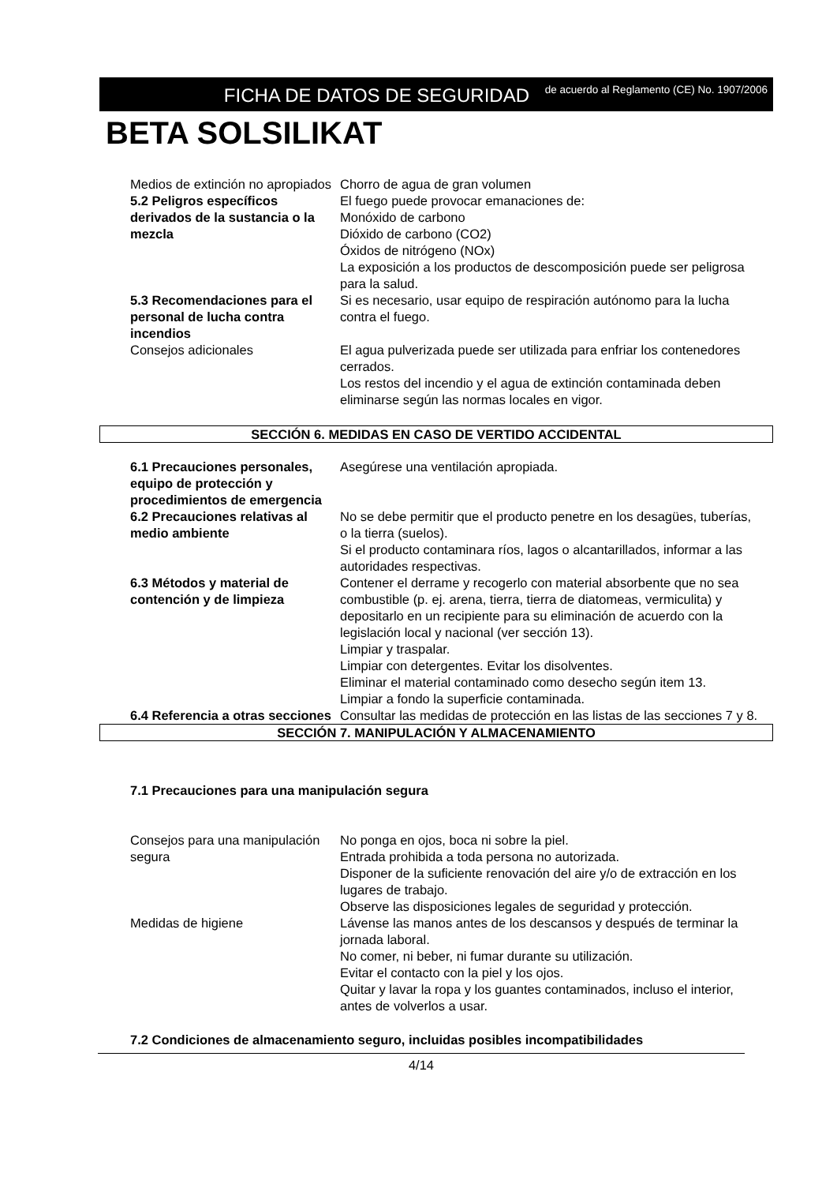FICHA DE DATOS DE SEGURIDAD
de acuerdo al Reglamento (CE) No. 1907/2006
BETA SOLSILIKAT
Medios de extinción no apropiados
Chorro de agua de gran volumen
5.2 Peligros específicos derivados de la sustancia o la mezcla
El fuego puede provocar emanaciones de:
Monóxido de carbono
Dióxido de carbono (CO2)
Óxidos de nitrógeno (NOx)
La exposición a los productos de descomposición puede ser peligrosa para la salud.
5.3 Recomendaciones para el personal de lucha contra incendios
Si es necesario, usar equipo de respiración autónomo para la lucha contra el fuego.
Consejos adicionales El agua pulverizada puede ser utilizada para enfriar los contenedores cerrados.
Los restos del incendio y el agua de extinción contaminada deben eliminarse según las normas locales en vigor.
SECCIÓN 6. MEDIDAS EN CASO DE VERTIDO ACCIDENTAL
6.1 Precauciones personales, equipo de protección y procedimientos de emergencia
Asegúrese una ventilación apropiada.
6.2 Precauciones relativas al medio ambiente
No se debe permitir que el producto penetre en los desagües, tuberías, o la tierra (suelos).
Si el producto contaminara ríos, lagos o alcantarillados, informar a las autoridades respectivas.
6.3 Métodos y material de contención y de limpieza
Contener el derrame y recogerlo con material absorbente que no sea combustible (p. ej. arena, tierra, tierra de diatomeas, vermiculita) y depositarlo en un recipiente para su eliminación de acuerdo con la legislación local y nacional (ver sección 13).
Limpiar y traspalar.
Limpiar con detergentes. Evitar los disolventes.
Eliminar el material contaminado como desecho según item 13.
Limpiar a fondo la superficie contaminada.
6.4 Referencia a otras secciones
Consultar las medidas de protección en las listas de las secciones 7 y 8.
SECCIÓN 7. MANIPULACIÓN Y ALMACENAMIENTO
7.1 Precauciones para una manipulación segura
Consejos para una manipulación segura
No ponga en ojos, boca ni sobre la piel.
Entrada prohibida a toda persona no autorizada.
Disponer de la suficiente renovación del aire y/o de extracción en los lugares de trabajo.
Observe las disposiciones legales de seguridad y protección.
Medidas de higiene Lávense las manos antes de los descansos y después de terminar la jornada laboral.
No comer, ni beber, ni fumar durante su utilización.
Evitar el contacto con la piel y los ojos.
Quitar y lavar la ropa y los guantes contaminados, incluso el interior, antes de volverlos a usar.
7.2 Condiciones de almacenamiento seguro, incluidas posibles incompatibilidades
4/14